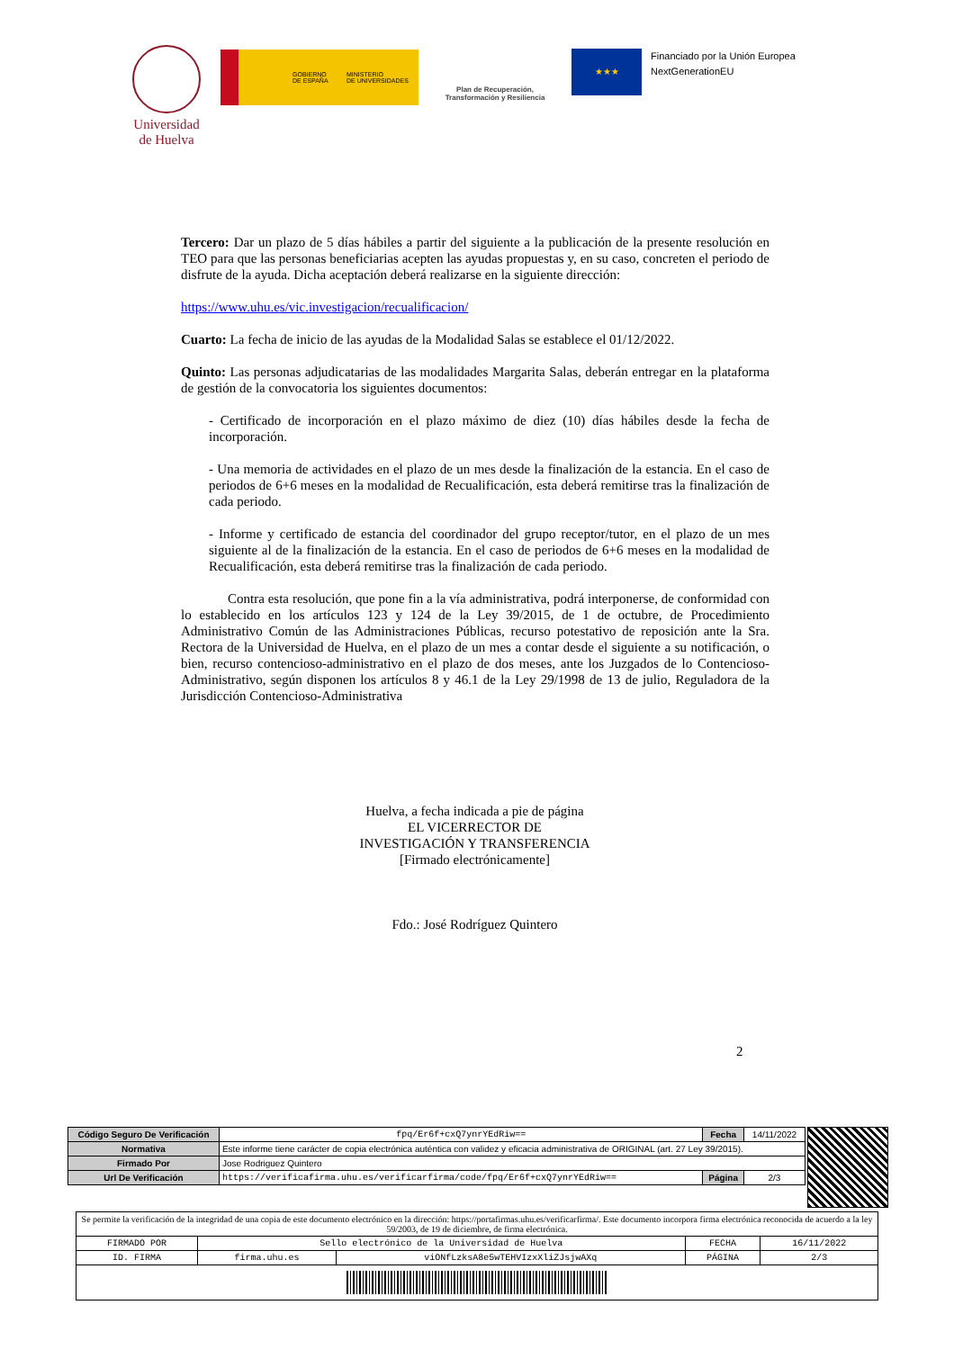Universidad
de Huelva
GOBIERNO
DE ESPAÑA
MINISTERIO
DE UNIVERSIDADES
Plan de Recuperación,
Transformación y Resiliencia
★★★
Financiado por la Unión Europea
NextGenerationEU
Tercero: Dar un plazo de 5 días hábiles a partir del siguiente a la publicación de la presente resolución en TEO para que las personas beneficiarias acepten las ayudas propuestas y, en su caso, concreten el periodo de disfrute de la ayuda. Dicha aceptación deberá realizarse en la siguiente dirección:
https://www.uhu.es/vic.investigacion/recualificacion/
Cuarto: La fecha de inicio de las ayudas de la Modalidad Salas se establece el 01/12/2022.
Quinto: Las personas adjudicatarias de las modalidades Margarita Salas, deberán entregar en la plataforma de gestión de la convocatoria los siguientes documentos:
- Certificado de incorporación en el plazo máximo de diez (10) días hábiles desde la fecha de incorporación.
- Una memoria de actividades en el plazo de un mes desde la finalización de la estancia. En el caso de periodos de 6+6 meses en la modalidad de Recualificación, esta deberá remitirse tras la finalización de cada periodo.
- Informe y certificado de estancia del coordinador del grupo receptor/tutor, en el plazo de un mes siguiente al de la finalización de la estancia. En el caso de periodos de 6+6 meses en la modalidad de Recualificación, esta deberá remitirse tras la finalización de cada periodo.
Contra esta resolución, que pone fin a la vía administrativa, podrá interponerse, de conformidad con lo establecido en los artículos 123 y 124 de la Ley 39/2015, de 1 de octubre, de Procedimiento Administrativo Común de las Administraciones Públicas, recurso potestativo de reposición ante la Sra. Rectora de la Universidad de Huelva, en el plazo de un mes a contar desde el siguiente a su notificación, o bien, recurso contencioso-administrativo en el plazo de dos meses, ante los Juzgados de lo Contencioso-Administrativo, según disponen los artículos 8 y 46.1 de la Ley 29/1998 de 13 de julio, Reguladora de la Jurisdicción Contencioso-Administrativa
Huelva, a fecha indicada a pie de página
EL VICERRECTOR DE
INVESTIGACIÓN Y TRANSFERENCIA
[Firmado electrónicamente]
Fdo.: José Rodríguez Quintero
2
| Código Seguro De Verificación | fpq/Er6f+cxQ7ynrYEdRiw== | Fecha | 14/11/2022 |
| Normativa | Este informe tiene carácter de copia electrónica auténtica con validez y eficacia administrativa de ORIGINAL (art. 27 Ley 39/2015). | | |
| Firmado Por | Jose Rodriguez Quintero | | |
| Url De Verificación | https://verificafirma.uhu.es/verificarfirma/code/fpq/Er6f+cxQ7ynrYEdRiw== | Página | 2/3 |
| Se permite la verificación de la integridad de una copia de este documento electrónico en la dirección: https://portafirmas.uhu.es/verificarfirma/. Este documento incorpora firma electrónica reconocida de acuerdo a la ley 59/2003, de 19 de diciembre, de firma electrónica. | | | | |
| FIRMADO POR | Sello electrónico de la Universidad de Huelva | | FECHA | 16/11/2022 |
| ID. FIRMA | firma.uhu.es | viONfLzksA8e5wTEHVIzxXliZJsjwAXq | PÁGINA | 2/3 |